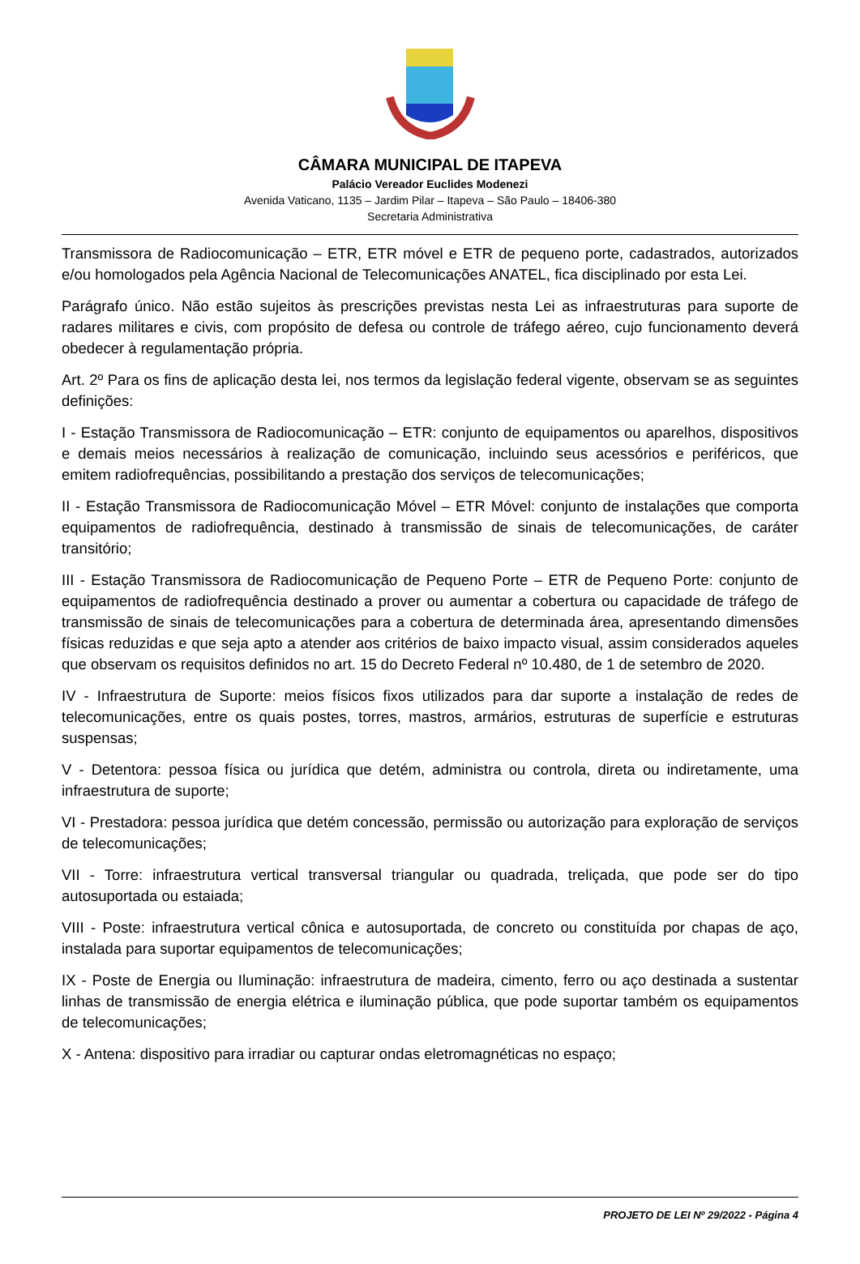CÂMARA MUNICIPAL DE ITAPEVA
Palácio Vereador Euclides Modenezi
Avenida Vaticano, 1135 – Jardim Pilar – Itapeva – São Paulo – 18406-380
Secretaria Administrativa
Transmissora de Radiocomunicação – ETR, ETR móvel e ETR de pequeno porte, cadastrados, autorizados e/ou homologados pela Agência Nacional de Telecomunicações ANATEL, fica disciplinado por esta Lei.
Parágrafo único. Não estão sujeitos às prescrições previstas nesta Lei as infraestruturas para suporte de radares militares e civis, com propósito de defesa ou controle de tráfego aéreo, cujo funcionamento deverá obedecer à regulamentação própria.
Art. 2º Para os fins de aplicação desta lei, nos termos da legislação federal vigente, observam se as seguintes definições:
I - Estação Transmissora de Radiocomunicação – ETR: conjunto de equipamentos ou aparelhos, dispositivos e demais meios necessários à realização de comunicação, incluindo seus acessórios e periféricos, que emitem radiofrequências, possibilitando a prestação dos serviços de telecomunicações;
II - Estação Transmissora de Radiocomunicação Móvel – ETR Móvel: conjunto de instalações que comporta equipamentos de radiofrequência, destinado à transmissão de sinais de telecomunicações, de caráter transitório;
III - Estação Transmissora de Radiocomunicação de Pequeno Porte – ETR de Pequeno Porte: conjunto de equipamentos de radiofrequência destinado a prover ou aumentar a cobertura ou capacidade de tráfego de transmissão de sinais de telecomunicações para a cobertura de determinada área, apresentando dimensões físicas reduzidas e que seja apto a atender aos critérios de baixo impacto visual, assim considerados aqueles que observam os requisitos definidos no art. 15 do Decreto Federal nº 10.480, de 1 de setembro de 2020.
IV - Infraestrutura de Suporte: meios físicos fixos utilizados para dar suporte a instalação de redes de telecomunicações, entre os quais postes, torres, mastros, armários, estruturas de superfície e estruturas suspensas;
V - Detentora: pessoa física ou jurídica que detém, administra ou controla, direta ou indiretamente, uma infraestrutura de suporte;
VI - Prestadora: pessoa jurídica que detém concessão, permissão ou autorização para exploração de serviços de telecomunicações;
VII - Torre: infraestrutura vertical transversal triangular ou quadrada, treliçada, que pode ser do tipo autosuportada ou estaiada;
VIII - Poste: infraestrutura vertical cônica e autosuportada, de concreto ou constituída por chapas de aço, instalada para suportar equipamentos de telecomunicações;
IX - Poste de Energia ou Iluminação: infraestrutura de madeira, cimento, ferro ou aço destinada a sustentar linhas de transmissão de energia elétrica e iluminação pública, que pode suportar também os equipamentos de telecomunicações;
X - Antena: dispositivo para irradiar ou capturar ondas eletromagnéticas no espaço;
PROJETO DE LEI Nº 29/2022 - Página 4